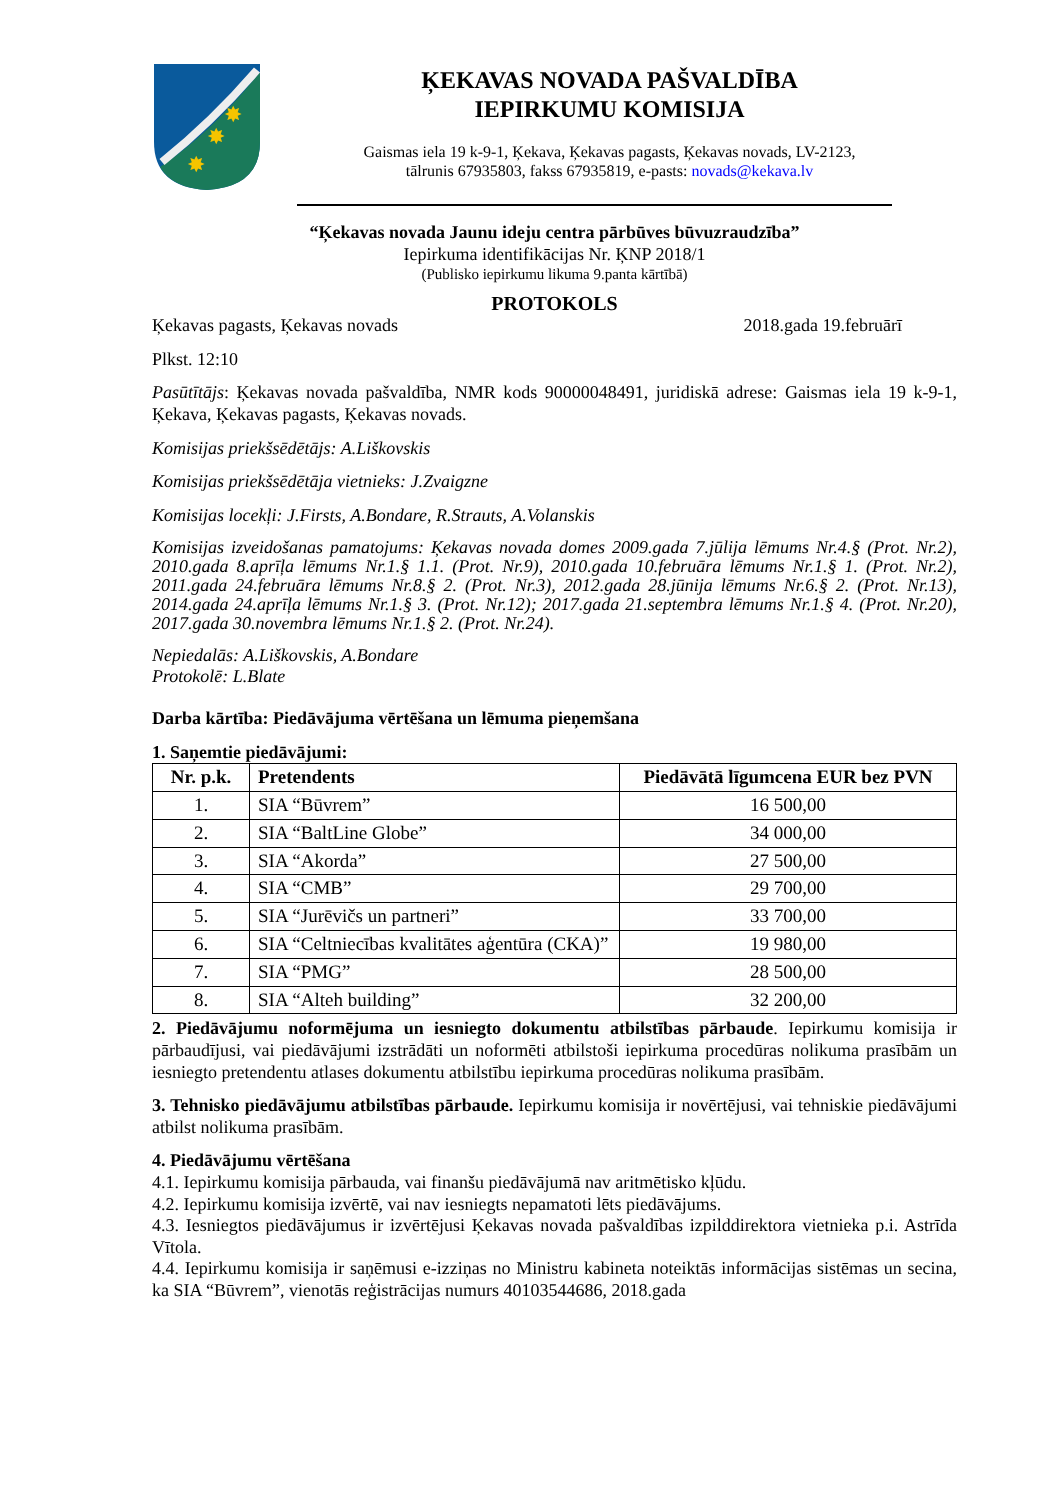✸
✸
✸
ĶEKAVAS NOVADA PAŠVALDĪBA
IEPIRKUMU KOMISIJA
Gaismas iela 19 k-9-1, Ķekava, Ķekavas pagasts, Ķekavas novads, LV-2123,
tālrunis 67935803, fakss 67935819, e-pasts: novads@kekava.lv
“Ķekavas novada Jaunu ideju centra pārbūves būvuzraudzība”
Iepirkuma identifikācijas Nr. ĶNP 2018/1
(Publisko iepirkumu likuma 9.panta kārtībā)
PROTOKOLS
Ķekavas pagasts, Ķekavas novads 2018.gada 19.februārī
Plkst. 12:10
Pasūtītājs: Ķekavas novada pašvaldība, NMR kods 90000048491, juridiskā adrese: Gaismas iela 19 k-9-1, Ķekava, Ķekavas pagasts, Ķekavas novads.
Komisijas priekšsēdētājs: A.Liškovskis
Komisijas priekšsēdētāja vietnieks: J.Zvaigzne
Komisijas locekļi: J.Firsts, A.Bondare, R.Strauts, A.Volanskis
Komisijas izveidošanas pamatojums: Ķekavas novada domes 2009.gada 7.jūlija lēmums Nr.4.§ (Prot. Nr.2), 2010.gada 8.aprīļa lēmums Nr.1.§ 1.1. (Prot. Nr.9), 2010.gada 10.februāra lēmums Nr.1.§ 1. (Prot. Nr.2), 2011.gada 24.februāra lēmums Nr.8.§ 2. (Prot. Nr.3), 2012.gada 28.jūnija lēmums Nr.6.§ 2. (Prot. Nr.13), 2014.gada 24.aprīļa lēmums Nr.1.§ 3. (Prot. Nr.12); 2017.gada 21.septembra lēmums Nr.1.§ 4. (Prot. Nr.20), 2017.gada 30.novembra lēmums Nr.1.§ 2. (Prot. Nr.24).
Nepiedalās: A.Liškovskis, A.Bondare
Protokolē: L.Blate
Darba kārtība: Piedāvājuma vērtēšana un lēmuma pieņemšana
1. Saņemtie piedāvājumi:
| Nr. p.k. | Pretendents | Piedāvātā līgumcena EUR bez PVN |
| --- | --- | --- |
| 1. | SIA “Būvrem” | 16 500,00 |
| 2. | SIA “BaltLine Globe” | 34 000,00 |
| 3. | SIA “Akorda” | 27 500,00 |
| 4. | SIA “CMB” | 29 700,00 |
| 5. | SIA “Jurēvičs un partneri” | 33 700,00 |
| 6. | SIA “Celtniecības kvalitātes aģentūra (CKA)” | 19 980,00 |
| 7. | SIA “PMG” | 28 500,00 |
| 8. | SIA “Alteh building” | 32 200,00 |
2. Piedāvājumu noformējuma un iesniegto dokumentu atbilstības pārbaude. Iepirkumu komisija ir pārbaudījusi, vai piedāvājumi izstrādāti un noformēti atbilstoši iepirkuma procedūras nolikuma prasībām un iesniegto pretendentu atlases dokumentu atbilstību iepirkuma procedūras nolikuma prasībām.
3. Tehnisko piedāvājumu atbilstības pārbaude. Iepirkumu komisija ir novērtējusi, vai tehniskie piedāvājumi atbilst nolikuma prasībām.
4. Piedāvājumu vērtēšana
4.1. Iepirkumu komisija pārbauda, vai finanšu piedāvājumā nav aritmētisko kļūdu.
4.2. Iepirkumu komisija izvērtē, vai nav iesniegts nepamatoti lēts piedāvājums.
4.3. Iesniegtos piedāvājumus ir izvērtējusi Ķekavas novada pašvaldības izpilddirektora vietnieka p.i. Astrīda Vītola.
4.4. Iepirkumu komisija ir saņēmusi e-izziņas no Ministru kabineta noteiktās informācijas sistēmas un secina, ka SIA “Būvrem”, vienotās reģistrācijas numurs 40103544686, 2018.gada